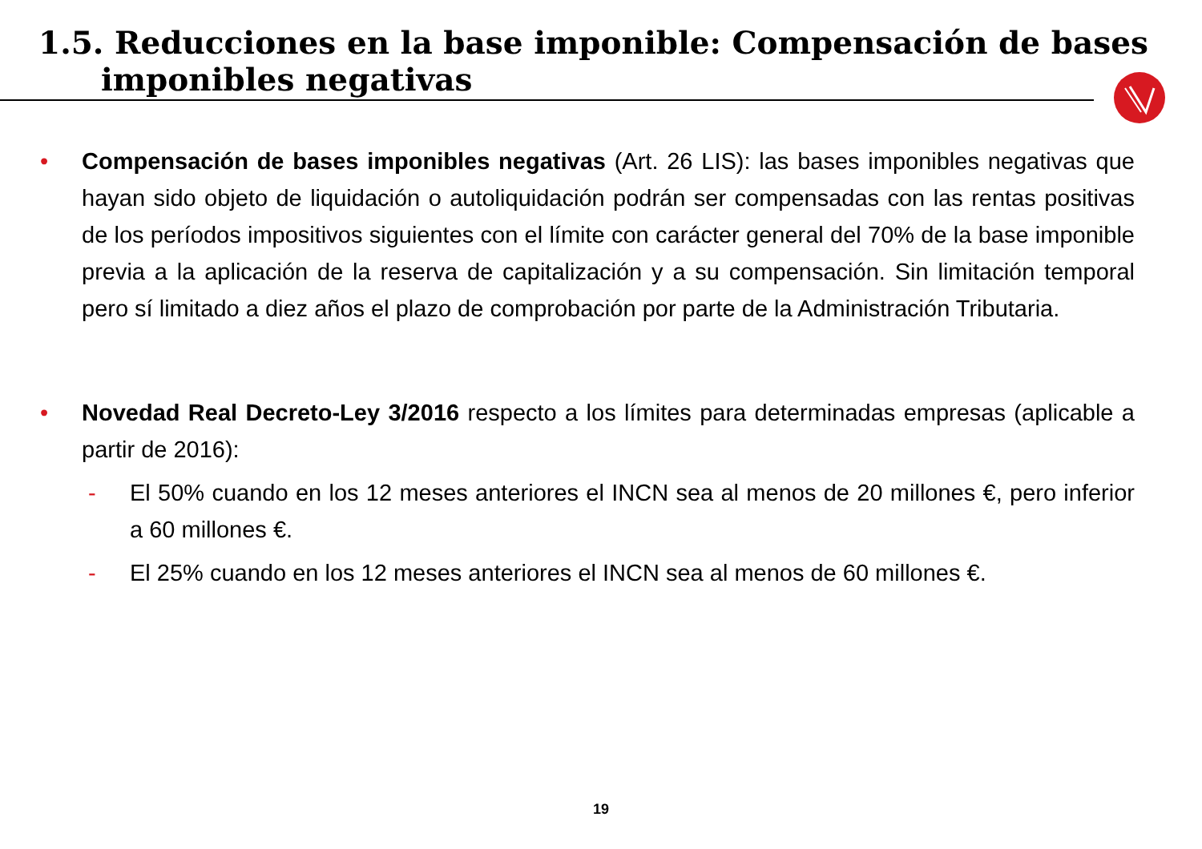1.5. Reducciones en la base imponible: Compensación de bases
imponibles negativas
• Compensación de bases imponibles negativas (Art. 26 LIS): las bases imponibles negativas que hayan sido objeto de liquidación o autoliquidación podrán ser compensadas con las rentas positivas de los períodos impositivos siguientes con el límite con carácter general del 70% de la base imponible previa a la aplicación de la reserva de capitalización y a su compensación. Sin limitación temporal pero sí limitado a diez años el plazo de comprobación por parte de la Administración Tributaria.
• Novedad Real Decreto-Ley 3/2016 respecto a los límites para determinadas empresas (aplicable a partir de 2016):
- El 50% cuando en los 12 meses anteriores el INCN sea al menos de 20 millones €, pero inferior a 60 millones €.
- El 25% cuando en los 12 meses anteriores el INCN sea al menos de 60 millones €.
19